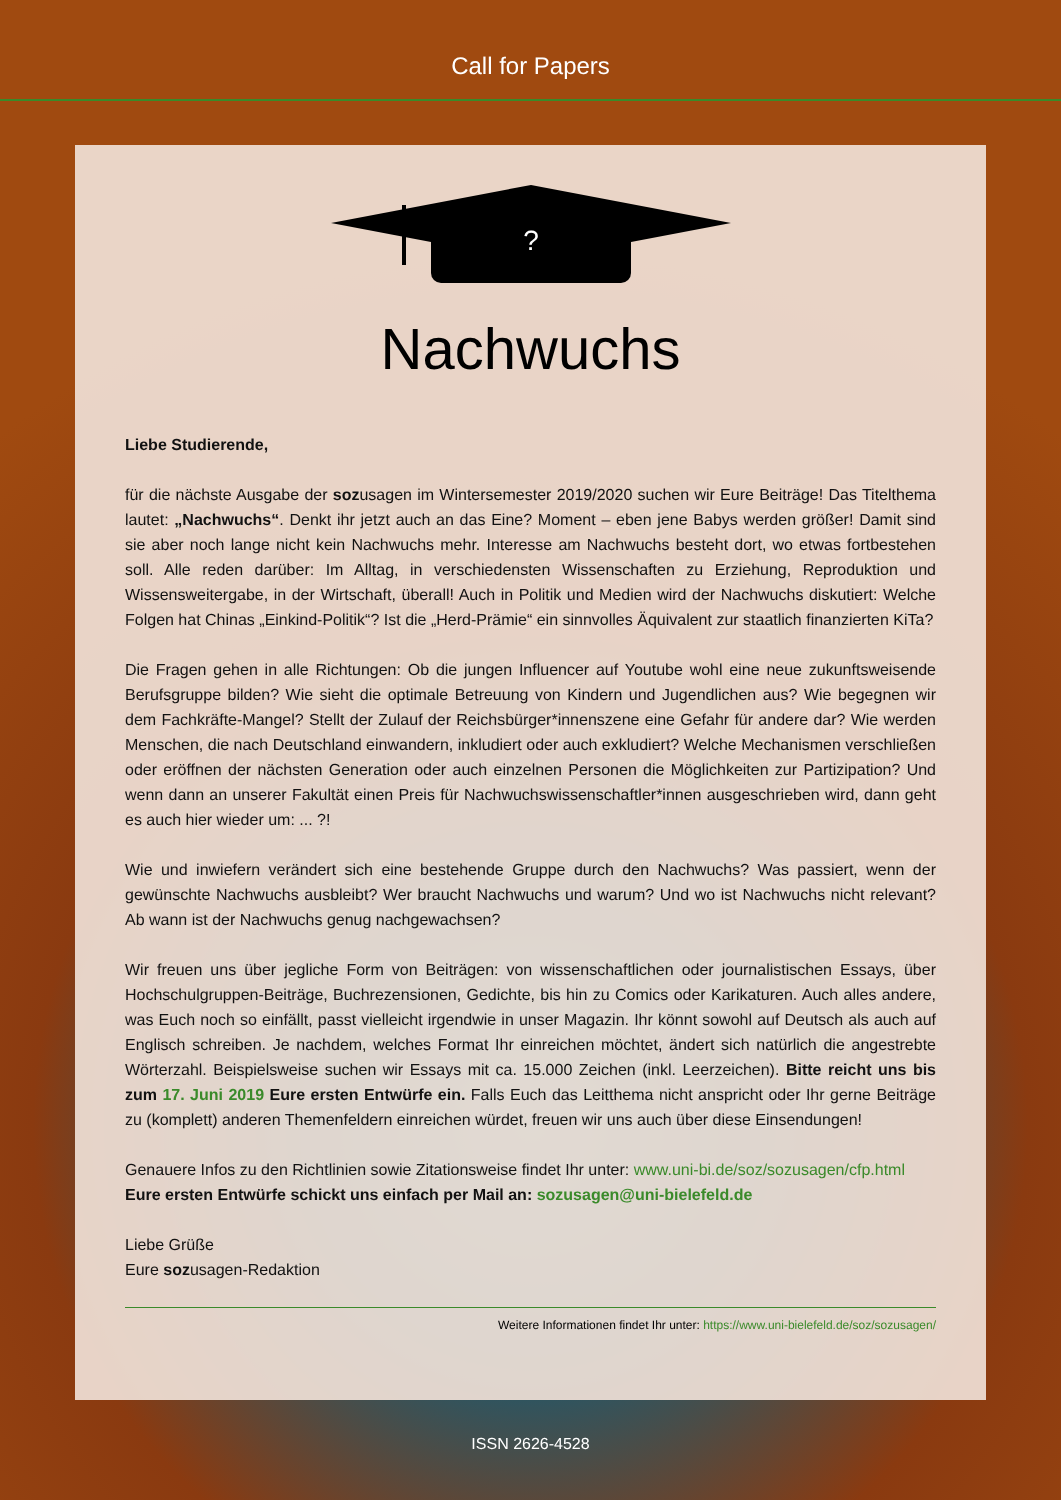Call for Papers
?
Nachwuchs
Liebe Studierende,
für die nächste Ausgabe der sozusagen im Wintersemester 2019/2020 suchen wir Eure Beiträge! Das Titelthema lautet: „Nachwuchs“. Denkt ihr jetzt auch an das Eine? Moment – eben jene Babys werden größer! Damit sind sie aber noch lange nicht kein Nachwuchs mehr. Interesse am Nachwuchs besteht dort, wo etwas fortbestehen soll. Alle reden darüber: Im Alltag, in verschiedensten Wissenschaften zu Erziehung, Reproduktion und Wissensweitergabe, in der Wirtschaft, überall! Auch in Politik und Medien wird der Nachwuchs diskutiert: Welche Folgen hat Chinas „Einkind-Politik“? Ist die „Herd-Prämie“ ein sinnvolles Äquivalent zur staatlich finanzierten KiTa?
Die Fragen gehen in alle Richtungen: Ob die jungen Influencer auf Youtube wohl eine neue zukunftsweisende Berufsgruppe bilden? Wie sieht die optimale Betreuung von Kindern und Jugendlichen aus? Wie begegnen wir dem Fachkräfte-Mangel? Stellt der Zulauf der Reichsbürger*innenszene eine Gefahr für andere dar? Wie werden Menschen, die nach Deutschland einwandern, inkludiert oder auch exkludiert? Welche Mechanismen verschließen oder eröffnen der nächsten Generation oder auch einzelnen Personen die Möglichkeiten zur Partizipation? Und wenn dann an unserer Fakultät einen Preis für Nachwuchswissenschaftler*innen ausgeschrieben wird, dann geht es auch hier wieder um: ... ?!
Wie und inwiefern verändert sich eine bestehende Gruppe durch den Nachwuchs? Was passiert, wenn der gewünschte Nachwuchs ausbleibt? Wer braucht Nachwuchs und warum? Und wo ist Nachwuchs nicht relevant? Ab wann ist der Nachwuchs genug nachgewachsen?
Wir freuen uns über jegliche Form von Beiträgen: von wissenschaftlichen oder journalistischen Essays, über Hochschulgruppen-Beiträge, Buchrezensionen, Gedichte, bis hin zu Comics oder Karikaturen. Auch alles andere, was Euch noch so einfällt, passt vielleicht irgendwie in unser Magazin. Ihr könnt sowohl auf Deutsch als auch auf Englisch schreiben. Je nachdem, welches Format Ihr einreichen möchtet, ändert sich natürlich die angestrebte Wörterzahl. Beispielsweise suchen wir Essays mit ca. 15.000 Zeichen (inkl. Leerzeichen). Bitte reicht uns bis zum 17. Juni 2019 Eure ersten Entwürfe ein. Falls Euch das Leitthema nicht anspricht oder Ihr gerne Beiträge zu (komplett) anderen Themenfeldern einreichen würdet, freuen wir uns auch über diese Einsendungen!
Genauere Infos zu den Richtlinien sowie Zitationsweise findet Ihr unter: www.uni-bi.de/soz/sozusagen/cfp.html
Eure ersten Entwürfe schickt uns einfach per Mail an: sozusagen@uni-bielefeld.de
Liebe Grüße
Eure sozusagen-Redaktion
Weitere Informationen findet Ihr unter: https://www.uni-bielefeld.de/soz/sozusagen/
ISSN 2626-4528